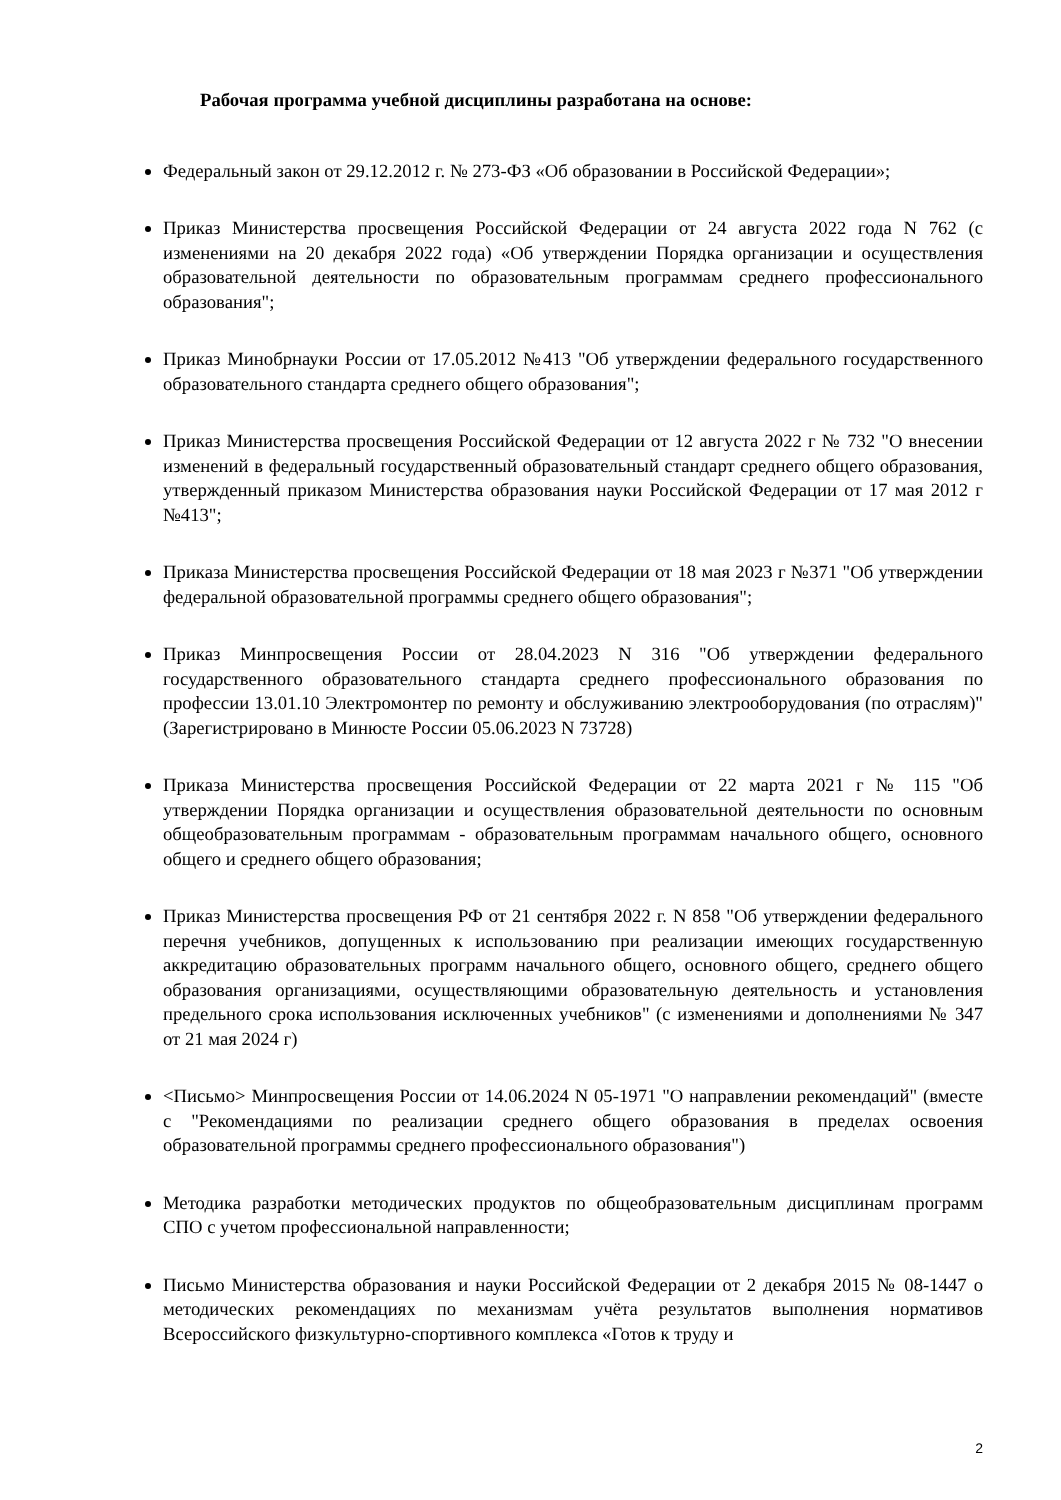Рабочая программа учебной дисциплины разработана на основе:
Федеральный закон от 29.12.2012 г. № 273-ФЗ «Об образовании в Российской Федерации»;
Приказ Министерства просвещения Российской Федерации от 24 августа 2022 года N 762 (с изменениями на 20 декабря 2022 года) «Об утверждении Порядка организации и осуществления образовательной деятельности по образовательным программам среднего профессионального образования";
Приказ Минобрнауки России от 17.05.2012 №413 "Об утверждении федерального государственного образовательного стандарта среднего общего образования";
Приказ Министерства просвещения Российской Федерации от 12 августа 2022 г № 732 "О внесении изменений в федеральный государственный образовательный стандарт среднего общего образования, утвержденный приказом Министерства образования науки Российской Федерации от 17 мая 2012 г №413";
Приказа Министерства просвещения Российской Федерации от 18 мая 2023 г №371 "Об утверждении федеральной образовательной программы среднего общего образования";
Приказ Минпросвещения России от 28.04.2023 N 316 "Об утверждении федерального государственного образовательного стандарта среднего профессионального образования по профессии 13.01.10 Электромонтер по ремонту и обслуживанию электрооборудования (по отраслям)" (Зарегистрировано в Минюсте России 05.06.2023 N 73728)
Приказа Министерства просвещения Российской Федерации от 22 марта 2021 г № 115 "Об утверждении Порядка организации и осуществления образовательной деятельности по основным общеобразовательным программам - образовательным программам начального общего, основного общего и среднего общего образования;
Приказ Министерства просвещения РФ от 21 сентября 2022 г. N 858 "Об утверждении федерального перечня учебников, допущенных к использованию при реализации имеющих государственную аккредитацию образовательных программ начального общего, основного общего, среднего общего образования организациями, осуществляющими образовательную деятельность и установления предельного срока использования исключенных учебников" (с изменениями и дополнениями № 347 от 21 мая 2024 г)
<Письмо> Минпросвещения России от 14.06.2024 N 05-1971 "О направлении рекомендаций" (вместе с "Рекомендациями по реализации среднего общего образования в пределах освоения образовательной программы среднего профессионального образования")
Методика разработки методических продуктов по общеобразовательным дисциплинам программ СПО с учетом профессиональной направленности;
Письмо Министерства образования и науки Российской Федерации от 2 декабря 2015 № 08-1447 о методических рекомендациях по механизмам учёта результатов выполнения нормативов Всероссийского физкультурно-спортивного комплекса «Готов к труду и
2